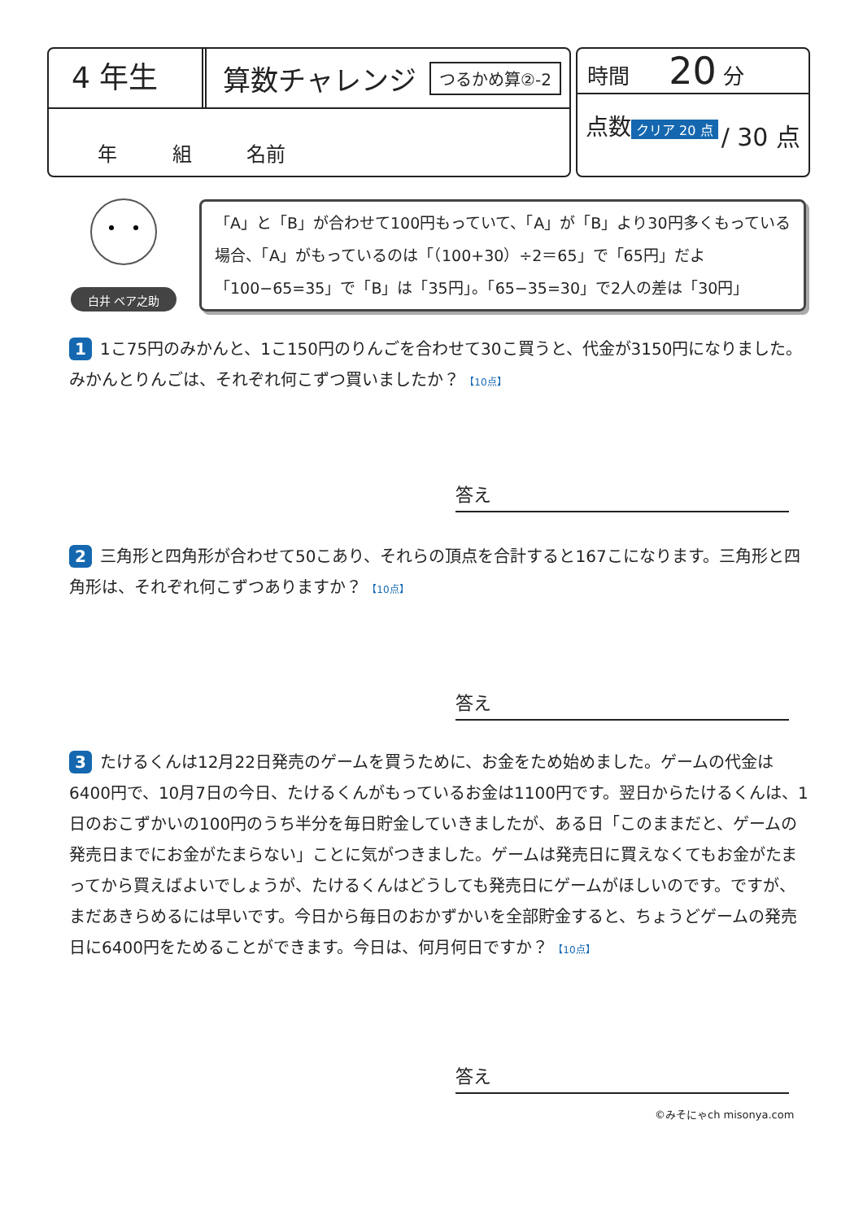4 年生
算数チャレンジ
つるかめ算②-2
年 組 名前
時間 20 分
点数
クリア 20 点
/ 30 点
白井 ベア之助
「A」と「B」が合わせて100円もっていて、「A」が「B」より30円多くもっている場合、「A」がもっているのは「（100+30）÷2＝65」で「65円」だよ「100−65=35」で「B」は「35円」。「65−35=30」で2人の差は「30円」
1 1こ75円のみかんと、1こ150円のりんごを合わせて30こ買うと、代金が3150円になりました。みかんとりんごは、それぞれ何こずつ買いましたか？ 【10点】
答え
2 三角形と四角形が合わせて50こあり、それらの頂点を合計すると167こになります。三角形と四角形は、それぞれ何こずつありますか？ 【10点】
答え
3 たけるくんは12月22日発売のゲームを買うために、お金をため始めました。ゲームの代金は6400円で、10月7日の今日、たけるくんがもっているお金は1100円です。翌日からたけるくんは、1日のおこずかいの100円のうち半分を毎日貯金していきましたが、ある日「このままだと、ゲームの発売日までにお金がたまらない」ことに気がつきました。ゲームは発売日に買えなくてもお金がたまってから買えばよいでしょうが、たけるくんはどうしても発売日にゲームがほしいのです。ですが、まだあきらめるには早いです。今日から毎日のおかずかいを全部貯金すると、ちょうどゲームの発売日に6400円をためることができます。今日は、何月何日ですか？ 【10点】
答え
©みそにゃch misonya.com